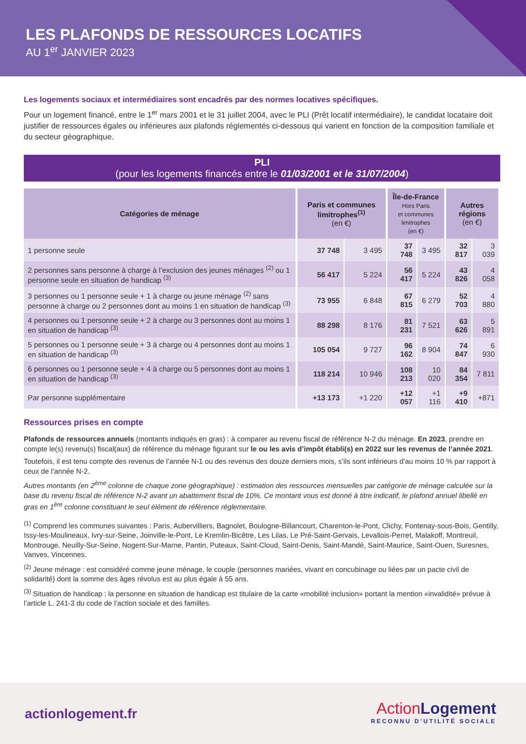LES PLAFONDS DE RESSOURCES LOCATIFS
AU 1<sup>er</sup> JANVIER 2023
Les logements sociaux et intermédiaires sont encadrés par des normes locatives spécifiques.
Pour un logement financé, entre le 1<sup>er</sup> mars 2001 et le 31 juillet 2004, avec le PLI (Prêt locatif intermédiaire), le candidat locataire doit justifier de ressources égales ou inférieures aux plafonds réglementés ci-dessous qui varient en fonction de la composition familiale et du secteur géographique.
PLI
(pour les logements financés entre le 01/03/2001 et le 31/07/2004)
| Catégories de ménage | Paris et communes limitrophes<sup>(1)</sup> (en €) | | Île-de-France Hors Paris et communes limitrophes (en €) | | Autres régions (en €) | |
| --- | --- | --- | --- | --- | --- | --- |
| 1 personne seule | 37 748 | 3 495 | 37 748 | 3 495 | 32 817 | 3 039 |
| 2 personnes sans personne à charge à l’exclusion des jeunes ménages <sup>(2)</sup> ou 1 personne seule en situation de handicap <sup>(3)</sup> | 56 417 | 5 224 | 56 417 | 5 224 | 43 826 | 4 058 |
| 3 personnes ou 1 personne seule + 1 à charge ou jeune ménage <sup>(2)</sup> sans personne à charge ou 2 personnes dont au moins 1 en situation de handicap <sup>(3)</sup> | 73 955 | 6 848 | 67 815 | 6 279 | 52 703 | 4 880 |
| 4 personnes ou 1 personne seule + 2 à charge ou 3 personnes dont au moins 1 en situation de handicap <sup>(3)</sup> | 88 298 | 8 176 | 81 231 | 7 521 | 63 626 | 5 891 |
| 5 personnes ou 1 personne seule + 3 à charge ou 4 personnes dont au moins 1 en situation de handicap <sup>(3)</sup> | 105 054 | 9 727 | 96 162 | 8 904 | 74 847 | 6 930 |
| 6 personnes ou 1 personne seule + 4 à charge ou 5 personnes dont au moins 1 en situation de handicap <sup>(3)</sup> | 118 214 | 10 946 | 108 213 | 10 020 | 84 354 | 7 811 |
| Par personne supplémentaire | +13 173 | +1 220 | +12 057 | +1 116 | +9 410 | +871 |
Ressources prises en compte
Plafonds de ressources annuels (montants indiqués en gras) : à comparer au revenu fiscal de référence N-2 du ménage. En 2023, prendre en compte le(s) revenu(s) fiscal(aux) de référence du ménage figurant sur le ou les avis d’impôt établi(s) en 2022 sur les revenus de l’année 2021.
Toutefois, il est tenu compte des revenus de l’année N-1 ou des revenus des douze derniers mois, s’ils sont inférieurs d’au moins 10 % par rapport à ceux de l’année N-2.
Autres montants (en 2<sup>ème</sup> colonne de chaque zone géographique) : estimation des ressources mensuelles par catégorie de ménage calculée sur la base du revenu fiscal de référence N-2 avant un abattement fiscal de 10%. Ce montant vous est donné à titre indicatif, le plafond annuel libellé en gras en 1<sup>ère</sup> colonne constituant le seul élément de référence réglementaire.
<sup>(1)</sup> Comprend les communes suivantes : Paris, Aubervilliers, Bagnolet, Boulogne-Billancourt, Charenton-le-Pont, Clichy, Fontenay-sous-Bois, Gentilly, Issy-les-Moulineaux, Ivry-sur-Seine, Joinville-le-Pont, Le Kremlin-Bicêtre, Les Lilas, Le Pré-Saint-Gervais, Levallois-Perret, Malakoff, Montreuil, Montrouge, Neuilly-Sur-Seine, Nogent-Sur-Marne, Pantin, Puteaux, Saint-Cloud, Saint-Denis, Saint-Mandé, Saint-Maurice, Saint-Ouen, Suresnes, Vanves, Vincennes.
<sup>(2)</sup> Jeune ménage : est considéré comme jeune ménage, le couple (personnes mariées, vivant en concubinage ou liées par un pacte civil de solidarité) dont la somme des âges révolus est au plus égale à 55 ans.
<sup>(3)</sup> Situation de handicap : la personne en situation de handicap est titulaire de la carte «mobilité inclusion» portant la mention «invalidité» prévue à l’article L. 241-3 du code de l’action sociale et des familles.
actionlogement.fr
ActionLogement
RECONNU D’UTILITÉ SOCIALE